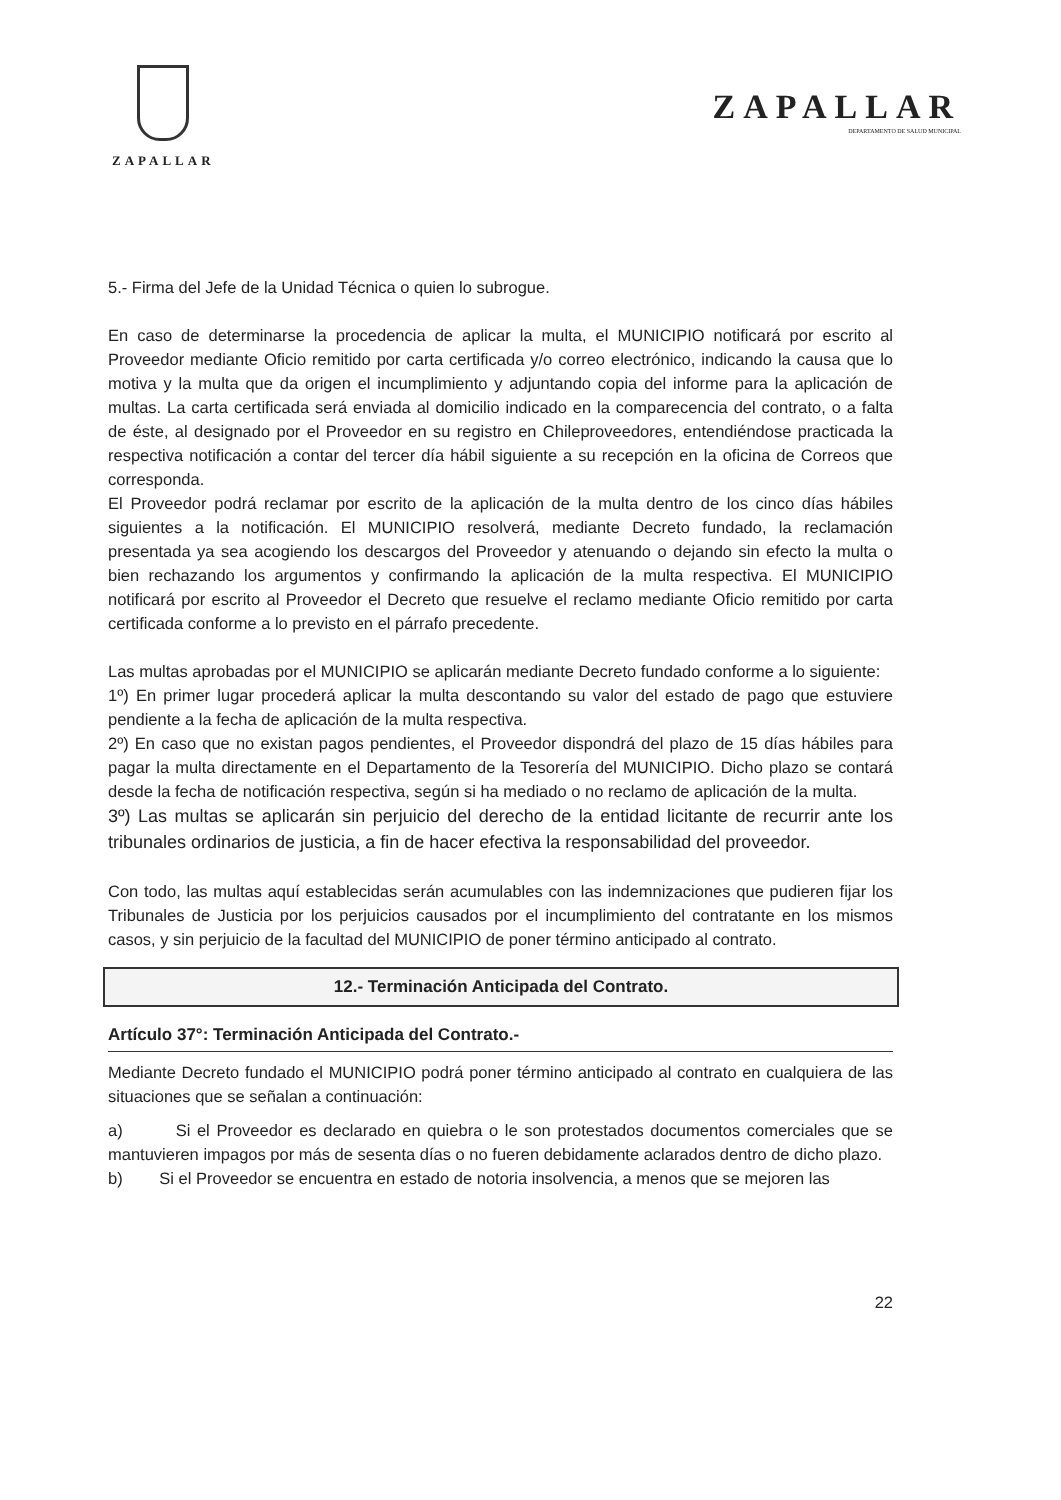ZAPALLAR
ZAPALLAR
DEPARTAMENTO DE SALUD MUNICIPAL
5.- Firma del Jefe de la Unidad Técnica o quien lo subrogue.
En caso de determinarse la procedencia de aplicar la multa, el MUNICIPIO notificará por escrito al Proveedor mediante Oficio remitido por carta certificada y/o correo electrónico, indicando la causa que lo motiva y la multa que da origen el incumplimiento y adjuntando copia del informe para la aplicación de multas. La carta certificada será enviada al domicilio indicado en la comparecencia del contrato, o a falta de éste, al designado por el Proveedor en su registro en Chileproveedores, entendiéndose practicada la respectiva notificación a contar del tercer día hábil siguiente a su recepción en la oficina de Correos que corresponda.
El Proveedor podrá reclamar por escrito de la aplicación de la multa dentro de los cinco días hábiles siguientes a la notificación. El MUNICIPIO resolverá, mediante Decreto fundado, la reclamación presentada ya sea acogiendo los descargos del Proveedor y atenuando o dejando sin efecto la multa o bien rechazando los argumentos y confirmando la aplicación de la multa respectiva. El MUNICIPIO notificará por escrito al Proveedor el Decreto que resuelve el reclamo mediante Oficio remitido por carta certificada conforme a lo previsto en el párrafo precedente.
Las multas aprobadas por el MUNICIPIO se aplicarán mediante Decreto fundado conforme a lo siguiente:
1º) En primer lugar procederá aplicar la multa descontando su valor del estado de pago que estuviere pendiente a la fecha de aplicación de la multa respectiva.
2º) En caso que no existan pagos pendientes, el Proveedor dispondrá del plazo de 15 días hábiles para pagar la multa directamente en el Departamento de la Tesorería del MUNICIPIO. Dicho plazo se contará desde la fecha de notificación respectiva, según si ha mediado o no reclamo de aplicación de la multa.
3º) Las multas se aplicarán sin perjuicio del derecho de la entidad licitante de recurrir ante los tribunales ordinarios de justicia, a fin de hacer efectiva la responsabilidad del proveedor.
Con todo, las multas aquí establecidas serán acumulables con las indemnizaciones que pudieren fijar los Tribunales de Justicia por los perjuicios causados por el incumplimiento del contratante en los mismos casos, y sin perjuicio de la facultad del MUNICIPIO de poner término anticipado al contrato.
12.- Terminación Anticipada del Contrato.
Artículo 37°: Terminación Anticipada del Contrato.-
Mediante Decreto fundado el MUNICIPIO podrá poner término anticipado al contrato en cualquiera de las situaciones que se señalan a continuación:
a) Si el Proveedor es declarado en quiebra o le son protestados documentos comerciales que se mantuvieren impagos por más de sesenta días o no fueren debidamente aclarados dentro de dicho plazo.
b) Si el Proveedor se encuentra en estado de notoria insolvencia, a menos que se mejoren las
22